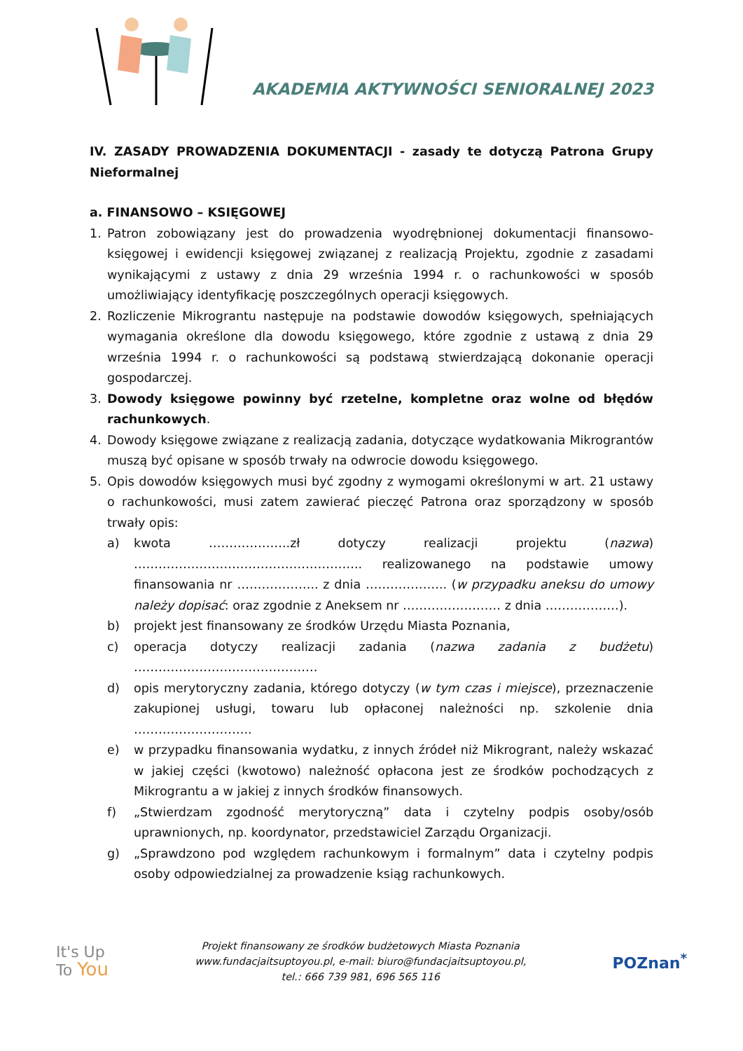AKADEMIA AKTYWNOŚCI SENIORALNEJ 2023
IV. ZASADY PROWADZENIA DOKUMENTACJI - zasady te dotyczą Patrona Grupy Nieformalnej
a. FINANSOWO – KSIĘGOWEJ
1. Patron zobowiązany jest do prowadzenia wyodrębnionej dokumentacji finansowo-księgowej i ewidencji księgowej związanej z realizacją Projektu, zgodnie z zasadami wynikającymi z ustawy z dnia 29 września 1994 r. o rachunkowości w sposób umożliwiający identyfikację poszczególnych operacji księgowych.
2. Rozliczenie Mikrograntu następuje na podstawie dowodów księgowych, spełniających wymagania określone dla dowodu księgowego, które zgodnie z ustawą z dnia 29 września 1994 r. o rachunkowości są podstawą stwierdzającą dokonanie operacji gospodarczej.
3. Dowody księgowe powinny być rzetelne, kompletne oraz wolne od błędów rachunkowych.
4. Dowody księgowe związane z realizacją zadania, dotyczące wydatkowania Mikrograntów muszą być opisane w sposób trwały na odwrocie dowodu księgowego.
5. Opis dowodów księgowych musi być zgodny z wymogami określonymi w art. 21 ustawy o rachunkowości, musi zatem zawierać pieczęć Patrona oraz sporządzony w sposób trwały opis:
a) kwota ………………..zł dotyczy realizacji projektu (nazwa) ……………………………………………….. realizowanego na podstawie umowy finansowania nr ……………….. z dnia ……………….. (w przypadku aneksu do umowy należy dopisać: oraz zgodnie z Aneksem nr …………………… z dnia ………………).
b) projekt jest finansowany ze środków Urzędu Miasta Poznania,
c) operacja dotyczy realizacji zadania (nazwa zadania z budżetu) ………………………………………
d) opis merytoryczny zadania, którego dotyczy (w tym czas i miejsce), przeznaczenie zakupionej usługi, towaru lub opłaconej należności np. szkolenie dnia ………………………..
e) w przypadku finansowania wydatku, z innych źródeł niż Mikrogrant, należy wskazać w jakiej części (kwotowo) należność opłacona jest ze środków pochodzących z Mikrograntu a w jakiej z innych środków finansowych.
f) „Stwierdzam zgodność merytoryczną” data i czytelny podpis osoby/osób uprawnionych, np. koordynator, przedstawiciel Zarządu Organizacji.
g) „Sprawdzono pod względem rachunkowym i formalnym” data i czytelny podpis osoby odpowiedzialnej za prowadzenie ksiąg rachunkowych.
It's Up
To You
Projekt finansowany ze środków budżetowych Miasta Poznania
www.fundacjaitsuptoyou.pl, e-mail: biuro@fundacjaitsuptoyou.pl,
tel.: 666 739 981, 696 565 116
POZnan<sup>*</sup>